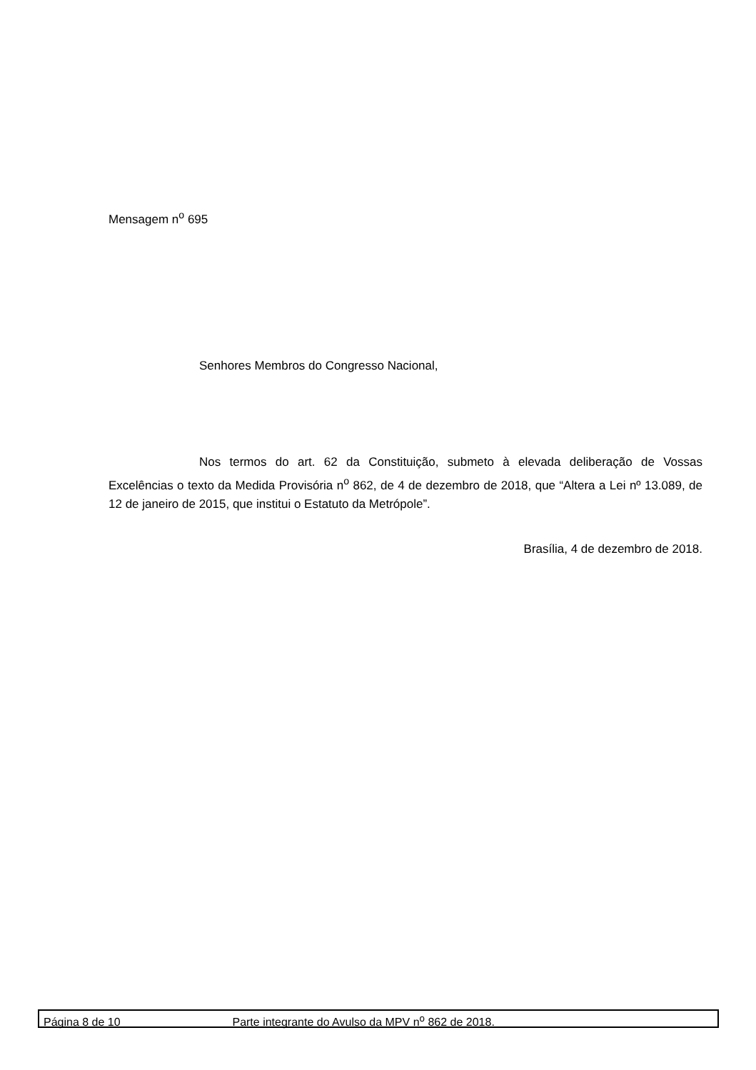Mensagem n<sup>o</sup> 695
Senhores Membros do Congresso Nacional,
Nos termos do art. 62 da Constituição, submeto à elevada deliberação de Vossas Excelências o texto da Medida Provisória n<sup>o</sup> 862, de 4 de dezembro de 2018, que “Altera a Lei nº 13.089, de 12 de janeiro de 2015, que institui o Estatuto da Metrópole”.
Brasília, 4 de dezembro de 2018.
Página 8 de 10 Parte integrante do Avulso da MPV n<sup>o</sup> 862 de 2018.